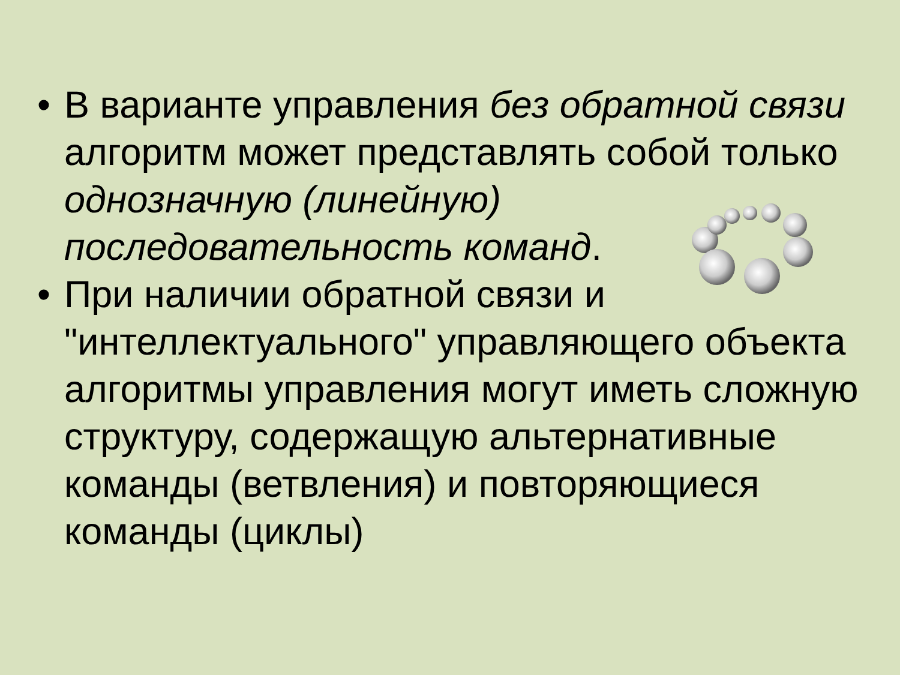• В варианте управления без обратной связи алгоритм может представлять собой только однозначную (линейную) последовательность команд.
• При наличии обратной связи и "интеллектуального" управляющего объекта алгоритмы управления могут иметь сложную структуру, содержащую альтернативные команды (ветвления) и повторяющиеся команды (циклы)